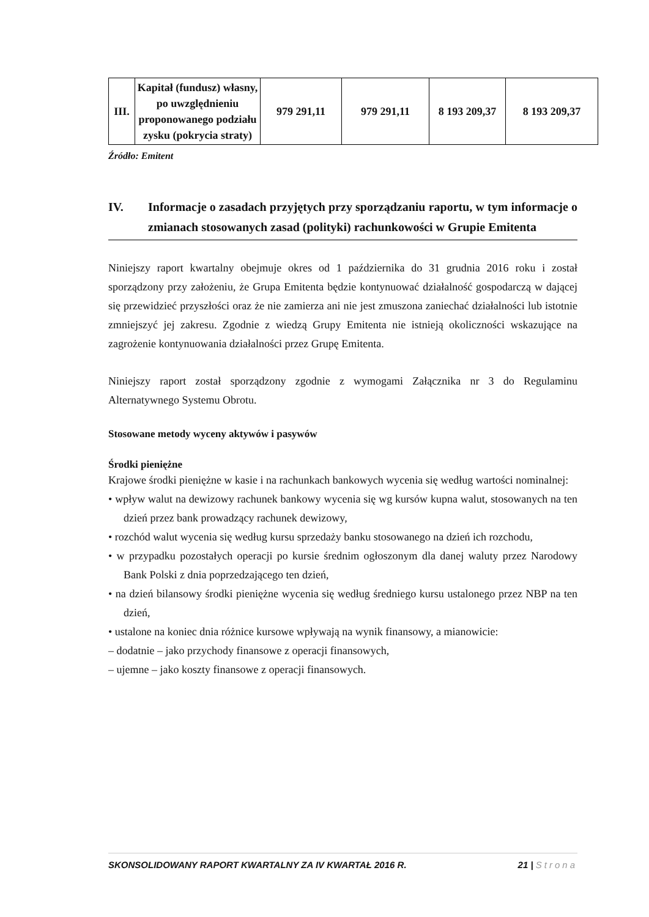| III. | Kapitał (fundusz) własny, po uwzględnieniu proponowanego podziału zysku (pokrycia straty) | 979 291,11 | 979 291,11 | 8 193 209,37 | 8 193 209,37 |
Źródło: Emitent
IV. Informacje o zasadach przyjętych przy sporządzaniu raportu, w tym informacje o zmianach stosowanych zasad (polityki) rachunkowości w Grupie Emitenta
Niniejszy raport kwartalny obejmuje okres od 1 października do 31 grudnia 2016 roku i został sporządzony przy założeniu, że Grupa Emitenta będzie kontynuować działalność gospodarczą w dającej się przewidzieć przyszłości oraz że nie zamierza ani nie jest zmuszona zaniechać działalności lub istotnie zmniejszyć jej zakresu. Zgodnie z wiedzą Grupy Emitenta nie istnieją okoliczności wskazujące na zagrożenie kontynuowania działalności przez Grupę Emitenta.
Niniejszy raport został sporządzony zgodnie z wymogami Załącznika nr 3 do Regulaminu Alternatywnego Systemu Obrotu.
Stosowane metody wyceny aktywów i pasywów
Środki pieniężne
Krajowe środki pieniężne w kasie i na rachunkach bankowych wycenia się według wartości nominalnej:
• wpływ walut na dewizowy rachunek bankowy wycenia się wg kursów kupna walut, stosowanych na ten dzień przez bank prowadzący rachunek dewizowy,
• rozchód walut wycenia się według kursu sprzedaży banku stosowanego na dzień ich rozchodu,
• w przypadku pozostałych operacji po kursie średnim ogłoszonym dla danej waluty przez Narodowy Bank Polski z dnia poprzedzającego ten dzień,
• na dzień bilansowy środki pieniężne wycenia się według średniego kursu ustalonego przez NBP na ten dzień,
• ustalone na koniec dnia różnice kursowe wpływają na wynik finansowy, a mianowicie:
– dodatnie – jako przychody finansowe z operacji finansowych,
– ujemne – jako koszty finansowe z operacji finansowych.
SKONSOLIDOWANY RAPORT KWARTALNY ZA IV KWARTAŁ 2016 R. 21 | Strona